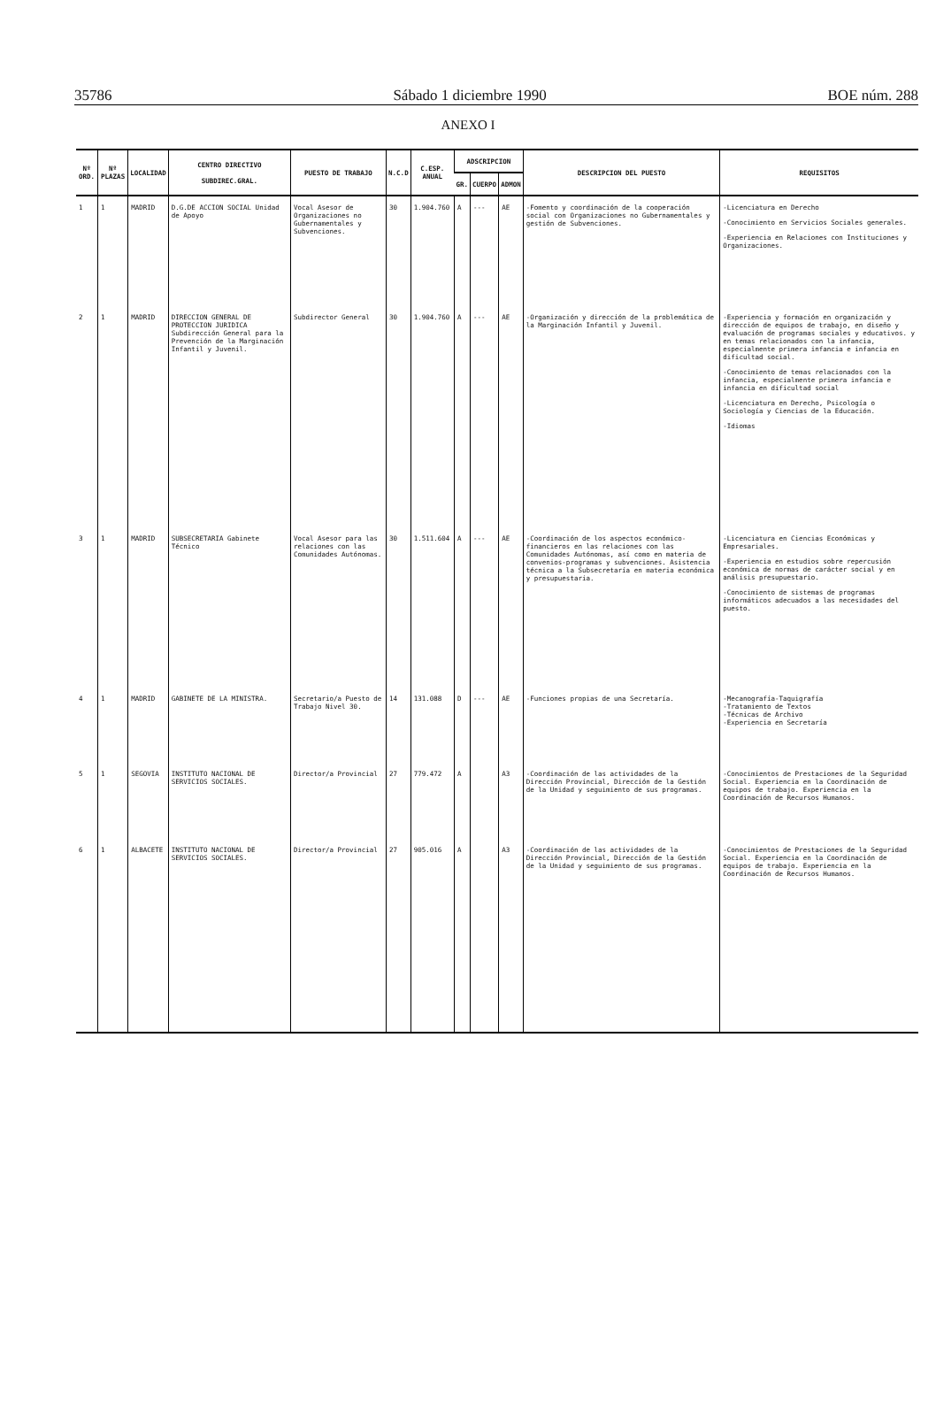35786 Sábado 1 diciembre 1990 BOE núm. 288
ANEXO I
| Nº ORD. | Nº PLAZAS | LOCALIDAD | CENTRO DIRECTIVO SUBDIREC.GRAL. | PUESTO DE TRABAJO | N.C.D | C.ESP. ANUAL | ADSCRIPCION | | | DESCRIPCION DEL PUESTO | REQUISITOS |
| --- | --- | --- | --- | --- | --- | --- | --- | --- | --- | --- | --- |
| | | | | | | | GR. | CUERPO | ADMON | | |
| 1 | 1 | MADRID | D.G.DE ACCION SOCIAL Unidad de Apoyo | Vocal Asesor de Organizaciones no Gubernamentales y Subvenciones. | 30 | 1.904.760 | A | --- | AE | -Fomento y coordinación de la cooperación social con Organizaciones no Gubernamentales y gestión de Subvenciones. | -Licenciatura en Derecho -Conocimiento en Servicios Sociales generales. -Experiencia en Relaciones con Instituciones y Organizaciones. |
| 2 | 1 | MADRID | DIRECCION GENERAL DE PROTECCION JURIDICA Subdirección General para la Prevención de la Marginación Infantil y Juvenil. | Subdirector General | 30 | 1.904.760 | A | --- | AE | -Organización y dirección de la problemática de la Marginación Infantil y Juvenil. | -Experiencia y formación en organización y dirección de equipos de trabajo, en diseño y evaluación de programas sociales y educativos. y en temas relacionados con la infancia, especialmente primera infancia e infancia en dificultad social. -Conocimiento de temas relacionados con la infancia, especialmente primera infancia e infancia en dificultad social -Licenciatura en Derecho, Psicología o Sociología y Ciencias de la Educación. -Idiomas |
| 3 | 1 | MADRID | SUBSECRETARIA Gabinete Técnico | Vocal Asesor para las relaciones con las Comunidades Autónomas. | 30 | 1.511.604 | A | --- | AE | -Coordinación de los aspectos económico-financieros en las relaciones con las Comunidades Autónomas, así como en materia de convenios-programas y subvenciones. Asistencia técnica a la Subsecretaría en materia económica y presupuestaria. | -Licenciatura en Ciencias Económicas y Empresariales. -Experiencia en estudios sobre repercusión económica de normas de carácter social y en análisis presupuestario. -Conocimiento de sistemas de programas informáticos adecuados a las necesidades del puesto. |
| 4 | 1 | MADRID | GABINETE DE LA MINISTRA. | Secretario/a Puesto de Trabajo Nivel 30. | 14 | 131.088 | D | --- | AE | -Funciones propias de una Secretaría. | -Mecanografía-Taquigrafía -Tratamiento de Textos -Técnicas de Archivo -Experiencia en Secretaría |
| 5 | 1 | SEGOVIA | INSTITUTO NACIONAL DE SERVICIOS SOCIALES. | Director/a Provincial | 27 | 779.472 | A | | A3 | -Coordinación de las actividades de la Dirección Provincial, Dirección de la Gestión de la Unidad y seguimiento de sus programas. | -Conocimientos de Prestaciones de la Seguridad Social. Experiencia en la Coordinación de equipos de trabajo. Experiencia en la Coordinación de Recursos Humanos. |
| 6 | 1 | ALBACETE | INSTITUTO NACIONAL DE SERVICIOS SOCIALES. | Director/a Provincial | 27 | 905.016 | A | | A3 | -Coordinación de las actividades de la Dirección Provincial, Dirección de la Gestión de la Unidad y seguimiento de sus programas. | -Conocimientos de Prestaciones de la Seguridad Social. Experiencia en la Coordinación de equipos de trabajo. Experiencia en la Coordinación de Recursos Humanos. |